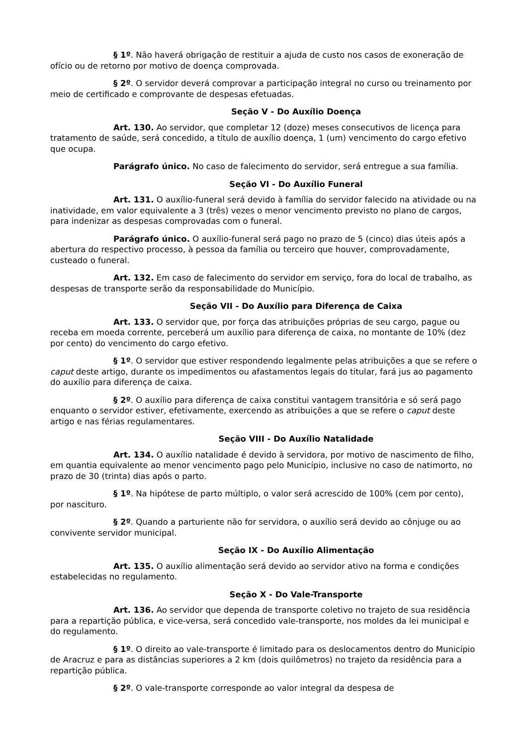§ 1º. Não haverá obrigação de restituir a ajuda de custo nos casos de exoneração de ofício ou de retorno por motivo de doença comprovada.
§ 2º. O servidor deverá comprovar a participação integral no curso ou treinamento por meio de certificado e comprovante de despesas efetuadas.
Seção V - Do Auxílio Doença
Art. 130. Ao servidor, que completar 12 (doze) meses consecutivos de licença para tratamento de saúde, será concedido, a título de auxílio doença, 1 (um) vencimento do cargo efetivo que ocupa.
Parágrafo único. No caso de falecimento do servidor, será entregue a sua família.
Seção VI - Do Auxílio Funeral
Art. 131. O auxílio-funeral será devido à família do servidor falecido na atividade ou na inatividade, em valor equivalente a 3 (três) vezes o menor vencimento previsto no plano de cargos, para indenizar as despesas comprovadas com o funeral.
Parágrafo único. O auxílio-funeral será pago no prazo de 5 (cinco) dias úteis após a abertura do respectivo processo, à pessoa da família ou terceiro que houver, comprovadamente, custeado o funeral.
Art. 132. Em caso de falecimento do servidor em serviço, fora do local de trabalho, as despesas de transporte serão da responsabilidade do Município.
Seção VII - Do Auxílio para Diferença de Caixa
Art. 133. O servidor que, por força das atribuições próprias de seu cargo, pague ou receba em moeda corrente, perceberá um auxílio para diferença de caixa, no montante de 10% (dez por cento) do vencimento do cargo efetivo.
§ 1º. O servidor que estiver respondendo legalmente pelas atribuições a que se refere o caput deste artigo, durante os impedimentos ou afastamentos legais do titular, fará jus ao pagamento do auxílio para diferença de caixa.
§ 2º. O auxílio para diferença de caixa constitui vantagem transitória e só será pago enquanto o servidor estiver, efetivamente, exercendo as atribuições a que se refere o caput deste artigo e nas férias regulamentares.
Seção VIII - Do Auxílio Natalidade
Art. 134. O auxílio natalidade é devido à servidora, por motivo de nascimento de filho, em quantia equivalente ao menor vencimento pago pelo Município, inclusive no caso de natimorto, no prazo de 30 (trinta) dias após o parto.
§ 1º. Na hipótese de parto múltiplo, o valor será acrescido de 100% (cem por cento), por nascituro.
§ 2º. Quando a parturiente não for servidora, o auxílio será devido ao cônjuge ou ao convivente servidor municipal.
Seção IX - Do Auxílio Alimentação
Art. 135. O auxílio alimentação será devido ao servidor ativo na forma e condições estabelecidas no regulamento.
Seção X - Do Vale-Transporte
Art. 136. Ao servidor que dependa de transporte coletivo no trajeto de sua residência para a repartição pública, e vice-versa, será concedido vale-transporte, nos moldes da lei municipal e do regulamento.
§ 1º. O direito ao vale-transporte é limitado para os deslocamentos dentro do Município de Aracruz e para as distâncias superiores a 2 km (dois quilômetros) no trajeto da residência para a repartição pública.
§ 2º. O vale-transporte corresponde ao valor integral da despesa de